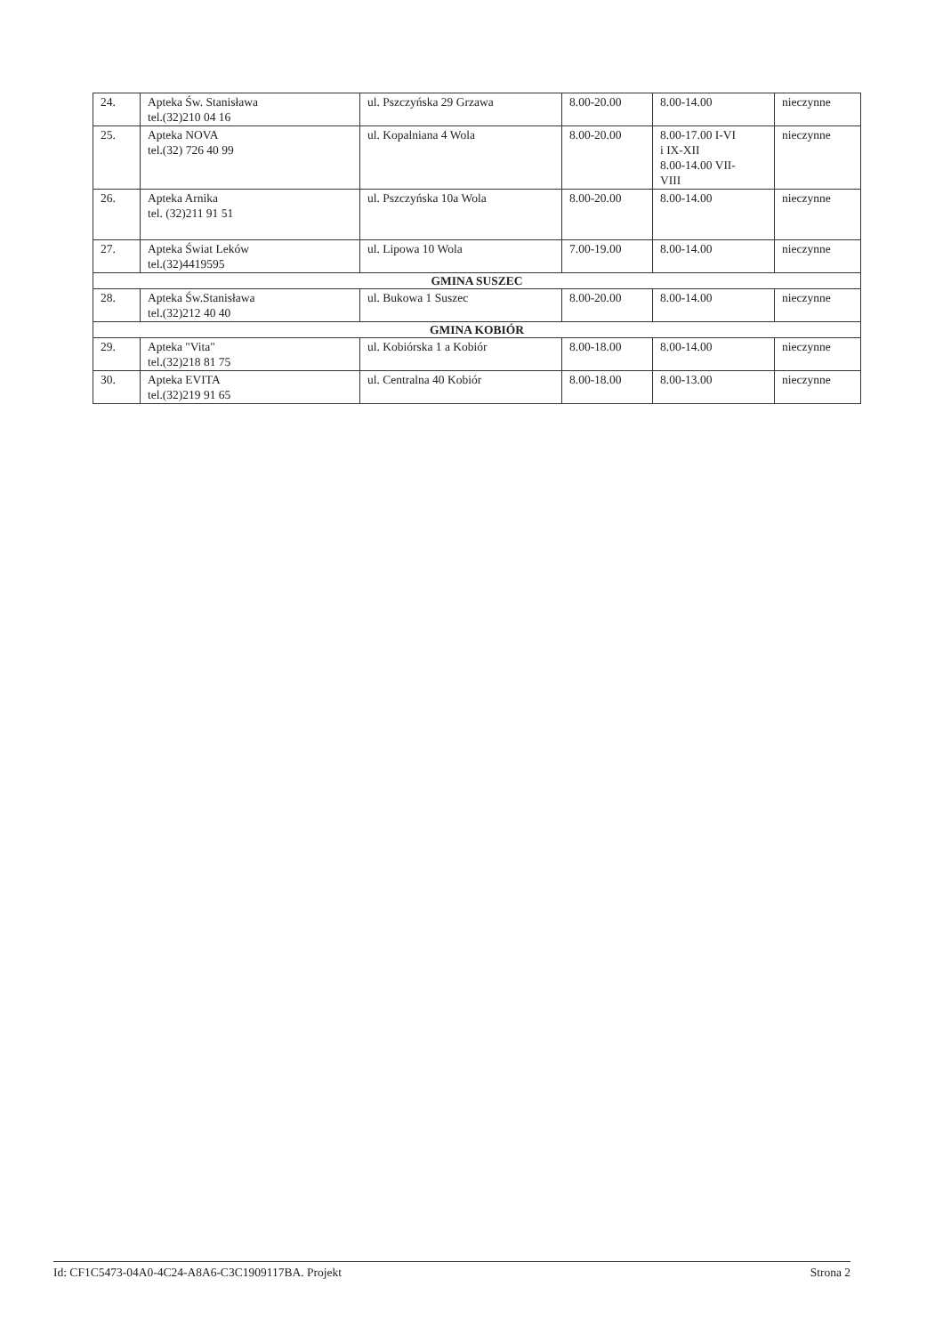| 24. | Apteka Św. Stanisława tel.(32)210 04 16 | ul. Pszczyńska 29 Grzawa | 8.00-20.00 | 8.00-14.00 | nieczynne |
| 25. | Apteka NOVA tel.(32) 726 40 99 | ul. Kopalniana 4 Wola | 8.00-20.00 | 8.00-17.00 I-VI i IX-XII 8.00-14.00 VII- VIII | nieczynne |
| 26. | Apteka Arnika tel. (32)211 91 51 | ul. Pszczyńska 10a Wola | 8.00-20.00 | 8.00-14.00 | nieczynne |
| 27. | Apteka Świat Leków tel.(32)4419595 | ul. Lipowa 10 Wola | 7.00-19.00 | 8.00-14.00 | nieczynne |
| GMINA SUSZEC | | | | | |
| 28. | Apteka Św.Stanisława tel.(32)212 40 40 | ul. Bukowa 1 Suszec | 8.00-20.00 | 8.00-14.00 | nieczynne |
| GMINA KOBIÓR | | | | | |
| 29. | Apteka "Vita" tel.(32)218 81 75 | ul. Kobiórska 1 a Kobiór | 8.00-18.00 | 8.00-14.00 | nieczynne |
| 30. | Apteka EVITA tel.(32)219 91 65 | ul. Centralna 40 Kobiór | 8.00-18.00 | 8.00-13.00 | nieczynne |
Id: CF1C5473-04A0-4C24-A8A6-C3C1909117BA. Projekt Strona 2